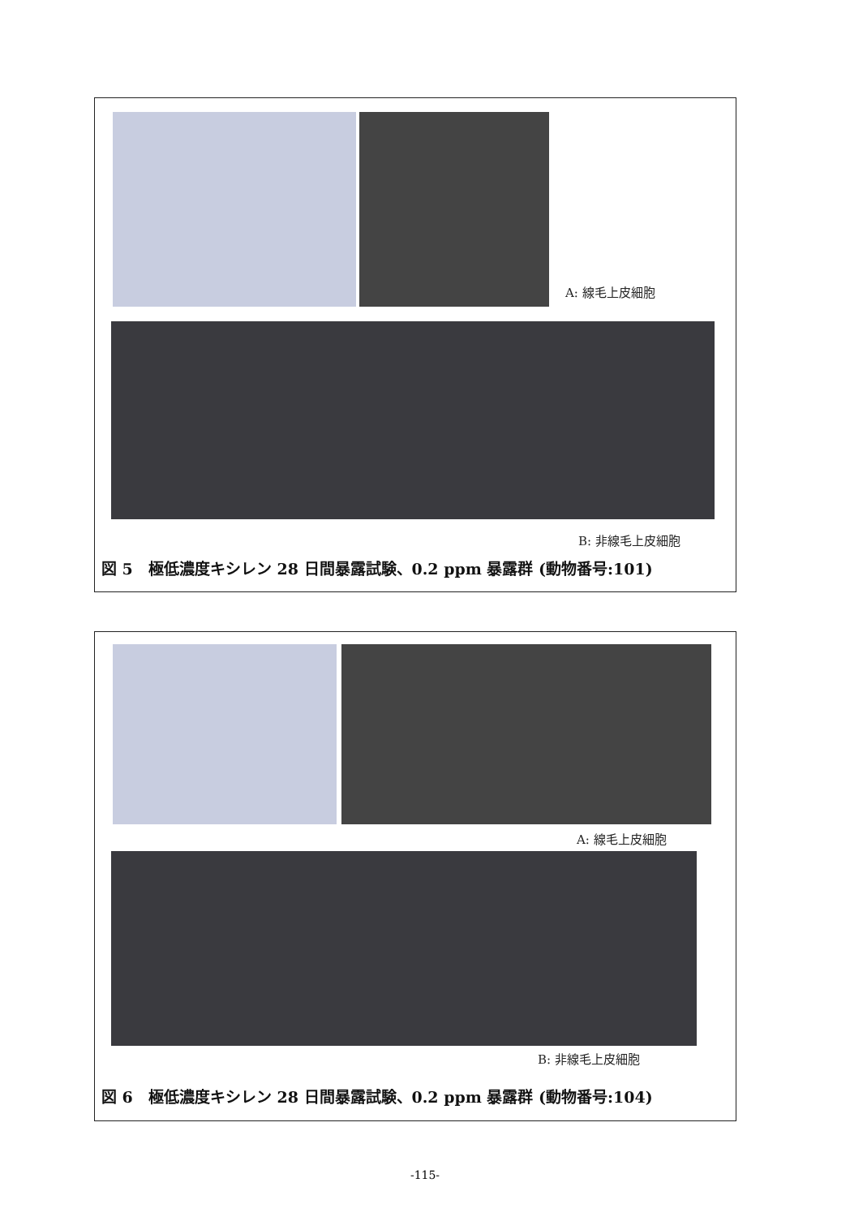A: 線毛上皮細胞
B: 非線毛上皮細胞
図 5　極低濃度キシレン 28 日間暴露試験、0.2 ppm 暴露群 (動物番号:101)
A: 線毛上皮細胞
B: 非線毛上皮細胞
図 6　極低濃度キシレン 28 日間暴露試験、0.2 ppm 暴露群 (動物番号:104)
-115-